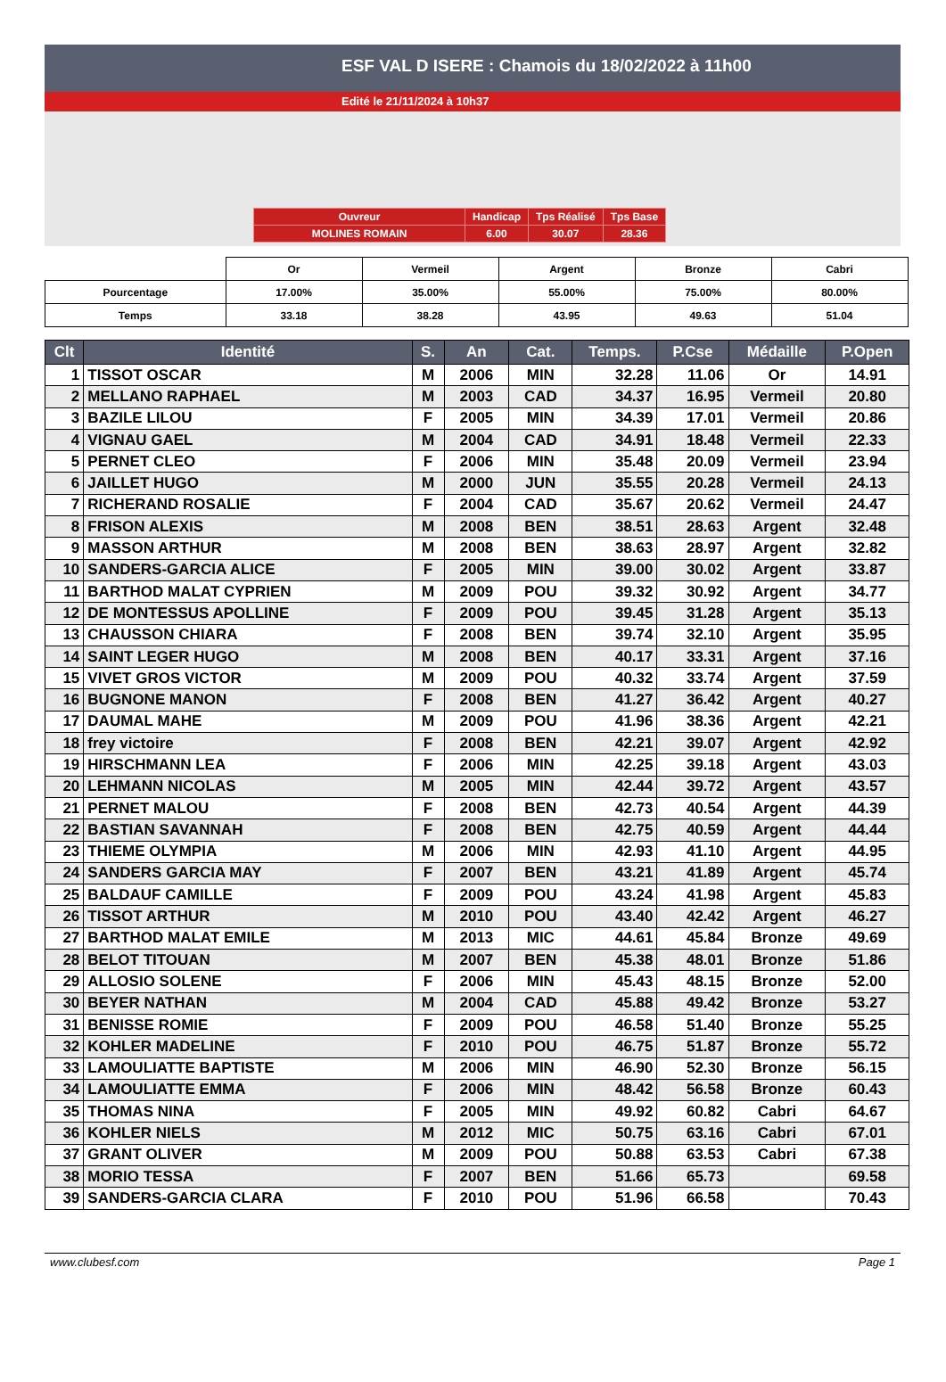ESF VAL D ISERE : Chamois du 18/02/2022 à 11h00
Edité le 21/11/2024 à 10h37
| Ouvreur | Handicap | Tps Réalisé | Tps Base |
| MOLINES ROMAIN | 6.00 | 30.07 | 28.36 |
| | Or | Vermeil | Argent | Bronze | Cabri |
| Pourcentage | 17.00% | 35.00% | 55.00% | 75.00% | 80.00% |
| Temps | 33.18 | 38.28 | 43.95 | 49.63 | 51.04 |
| Clt | Identité | S. | An | Cat. | Temps. | P.Cse | Médaille | P.Open |
| --- | --- | --- | --- | --- | --- | --- | --- | --- |
| 1 | TISSOT OSCAR | M | 2006 | MIN | 32.28 | 11.06 | Or | 14.91 |
| 2 | MELLANO RAPHAEL | M | 2003 | CAD | 34.37 | 16.95 | Vermeil | 20.80 |
| 3 | BAZILE LILOU | F | 2005 | MIN | 34.39 | 17.01 | Vermeil | 20.86 |
| 4 | VIGNAU GAEL | M | 2004 | CAD | 34.91 | 18.48 | Vermeil | 22.33 |
| 5 | PERNET CLEO | F | 2006 | MIN | 35.48 | 20.09 | Vermeil | 23.94 |
| 6 | JAILLET HUGO | M | 2000 | JUN | 35.55 | 20.28 | Vermeil | 24.13 |
| 7 | RICHERAND ROSALIE | F | 2004 | CAD | 35.67 | 20.62 | Vermeil | 24.47 |
| 8 | FRISON ALEXIS | M | 2008 | BEN | 38.51 | 28.63 | Argent | 32.48 |
| 9 | MASSON ARTHUR | M | 2008 | BEN | 38.63 | 28.97 | Argent | 32.82 |
| 10 | SANDERS-GARCIA ALICE | F | 2005 | MIN | 39.00 | 30.02 | Argent | 33.87 |
| 11 | BARTHOD MALAT CYPRIEN | M | 2009 | POU | 39.32 | 30.92 | Argent | 34.77 |
| 12 | DE MONTESSUS APOLLINE | F | 2009 | POU | 39.45 | 31.28 | Argent | 35.13 |
| 13 | CHAUSSON CHIARA | F | 2008 | BEN | 39.74 | 32.10 | Argent | 35.95 |
| 14 | SAINT LEGER HUGO | M | 2008 | BEN | 40.17 | 33.31 | Argent | 37.16 |
| 15 | VIVET GROS VICTOR | M | 2009 | POU | 40.32 | 33.74 | Argent | 37.59 |
| 16 | BUGNONE MANON | F | 2008 | BEN | 41.27 | 36.42 | Argent | 40.27 |
| 17 | DAUMAL MAHE | M | 2009 | POU | 41.96 | 38.36 | Argent | 42.21 |
| 18 | frey victoire | F | 2008 | BEN | 42.21 | 39.07 | Argent | 42.92 |
| 19 | HIRSCHMANN LEA | F | 2006 | MIN | 42.25 | 39.18 | Argent | 43.03 |
| 20 | LEHMANN NICOLAS | M | 2005 | MIN | 42.44 | 39.72 | Argent | 43.57 |
| 21 | PERNET MALOU | F | 2008 | BEN | 42.73 | 40.54 | Argent | 44.39 |
| 22 | BASTIAN SAVANNAH | F | 2008 | BEN | 42.75 | 40.59 | Argent | 44.44 |
| 23 | THIEME OLYMPIA | M | 2006 | MIN | 42.93 | 41.10 | Argent | 44.95 |
| 24 | SANDERS GARCIA MAY | F | 2007 | BEN | 43.21 | 41.89 | Argent | 45.74 |
| 25 | BALDAUF CAMILLE | F | 2009 | POU | 43.24 | 41.98 | Argent | 45.83 |
| 26 | TISSOT ARTHUR | M | 2010 | POU | 43.40 | 42.42 | Argent | 46.27 |
| 27 | BARTHOD MALAT EMILE | M | 2013 | MIC | 44.61 | 45.84 | Bronze | 49.69 |
| 28 | BELOT TITOUAN | M | 2007 | BEN | 45.38 | 48.01 | Bronze | 51.86 |
| 29 | ALLOSIO SOLENE | F | 2006 | MIN | 45.43 | 48.15 | Bronze | 52.00 |
| 30 | BEYER NATHAN | M | 2004 | CAD | 45.88 | 49.42 | Bronze | 53.27 |
| 31 | BENISSE ROMIE | F | 2009 | POU | 46.58 | 51.40 | Bronze | 55.25 |
| 32 | KOHLER MADELINE | F | 2010 | POU | 46.75 | 51.87 | Bronze | 55.72 |
| 33 | LAMOULIATTE BAPTISTE | M | 2006 | MIN | 46.90 | 52.30 | Bronze | 56.15 |
| 34 | LAMOULIATTE EMMA | F | 2006 | MIN | 48.42 | 56.58 | Bronze | 60.43 |
| 35 | THOMAS NINA | F | 2005 | MIN | 49.92 | 60.82 | Cabri | 64.67 |
| 36 | KOHLER NIELS | M | 2012 | MIC | 50.75 | 63.16 | Cabri | 67.01 |
| 37 | GRANT OLIVER | M | 2009 | POU | 50.88 | 63.53 | Cabri | 67.38 |
| 38 | MORIO TESSA | F | 2007 | BEN | 51.66 | 65.73 | | 69.58 |
| 39 | SANDERS-GARCIA CLARA | F | 2010 | POU | 51.96 | 66.58 | | 70.43 |
www.clubesf.com Page 1